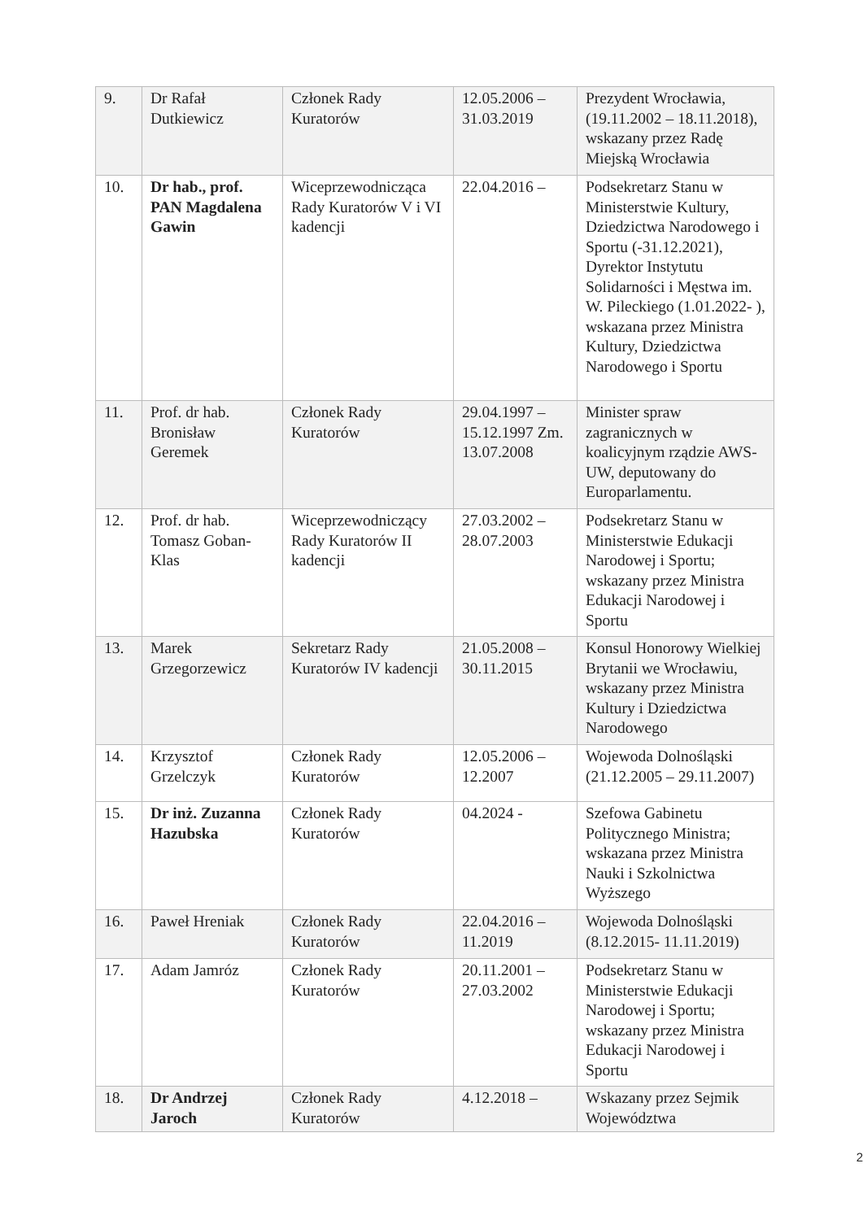| 9. | Dr Rafał Dutkiewicz | Członek Rady Kuratorów | 12.05.2006 – 31.03.2019 | Prezydent Wrocławia, (19.11.2002 – 18.11.2018), wskazany przez Radę Miejską Wrocławia |
| 10. | Dr hab., prof. PAN Magdalena Gawin | Wiceprzewodnicząca Rady Kuratorów V i VI kadencji | 22.04.2016 – | Podsekretarz Stanu w Ministerstwie Kultury, Dziedzictwa Narodowego i Sportu (-31.12.2021), Dyrektor Instytutu Solidarności i Męstwa im. W. Pileckiego (1.01.2022- ), wskazana przez Ministra Kultury, Dziedzictwa Narodowego i Sportu |
| 11. | Prof. dr hab. Bronisław Geremek | Członek Rady Kuratorów | 29.04.1997 – 15.12.1997 Zm. 13.07.2008 | Minister spraw zagranicznych w koalicyjnym rządzie AWS-UW, deputowany do Europarlamentu. |
| 12. | Prof. dr hab. Tomasz Goban-Klas | Wiceprzewodniczący Rady Kuratorów II kadencji | 27.03.2002 – 28.07.2003 | Podsekretarz Stanu w Ministerstwie Edukacji Narodowej i Sportu; wskazany przez Ministra Edukacji Narodowej i Sportu |
| 13. | Marek Grzegorzewicz | Sekretarz Rady Kuratorów IV kadencji | 21.05.2008 – 30.11.2015 | Konsul Honorowy Wielkiej Brytanii we Wrocławiu, wskazany przez Ministra Kultury i Dziedzictwa Narodowego |
| 14. | Krzysztof Grzelczyk | Członek Rady Kuratorów | 12.05.2006 – 12.2007 | Wojewoda Dolnośląski (21.12.2005 – 29.11.2007) |
| 15. | Dr inż. Zuzanna Hazubska | Członek Rady Kuratorów | 04.2024 - | Szefowa Gabinetu Politycznego Ministra; wskazana przez Ministra Nauki i Szkolnictwa Wyższego |
| 16. | Paweł Hreniak | Członek Rady Kuratorów | 22.04.2016 – 11.2019 | Wojewoda Dolnośląski (8.12.2015- 11.11.2019) |
| 17. | Adam Jamróz | Członek Rady Kuratorów | 20.11.2001 – 27.03.2002 | Podsekretarz Stanu w Ministerstwie Edukacji Narodowej i Sportu; wskazany przez Ministra Edukacji Narodowej i Sportu |
| 18. | Dr Andrzej Jaroch | Członek Rady Kuratorów | 4.12.2018 – | Wskazany przez Sejmik Województwa |
2